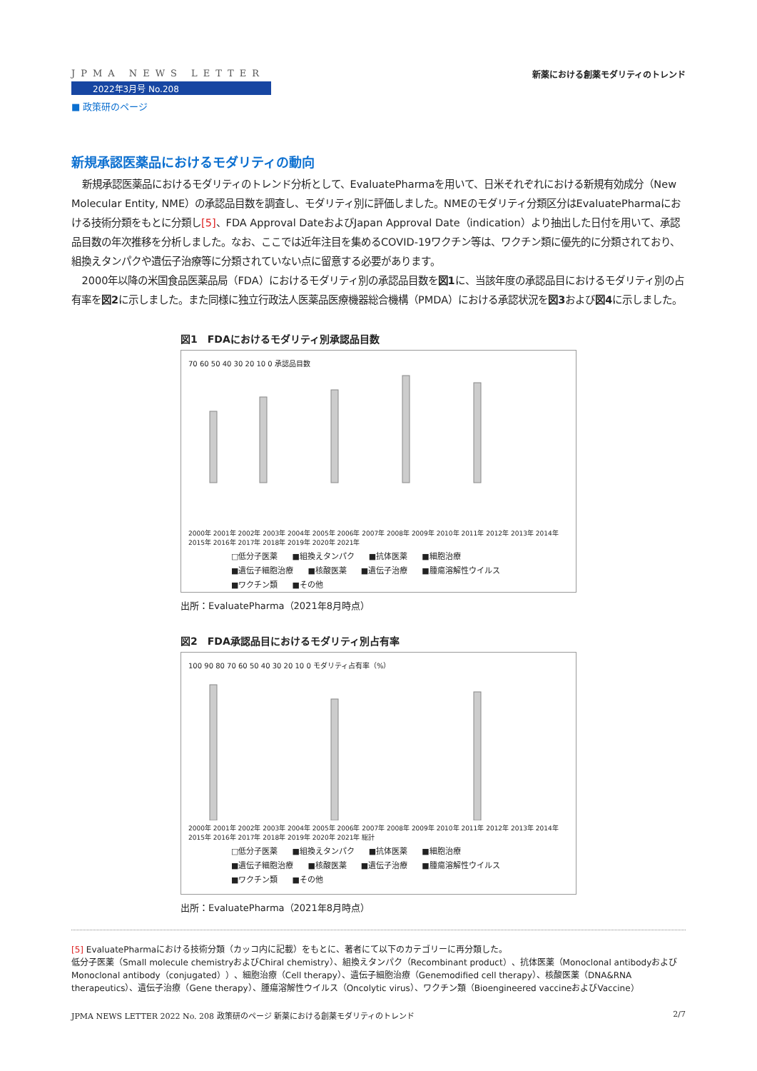JPMA NEWS LETTER
2022年3月号 No.208
■ 政策研のページ
新薬における創薬モダリティのトレンド
新規承認医薬品におけるモダリティの動向
新規承認医薬品におけるモダリティのトレンド分析として、EvaluatePharmaを用いて、日米それぞれにおける新規有効成分（New Molecular Entity, NME）の承認品目数を調査し、モダリティ別に評価しました。NMEのモダリティ分類区分はEvaluatePharmaにおける技術分類をもとに分類し[5]、FDA Approval DateおよびJapan Approval Date（indication）より抽出した日付を用いて、承認品目数の年次推移を分析しました。なお、ここでは近年注目を集めるCOVID-19ワクチン等は、ワクチン類に優先的に分類されており、組換えタンパクや遺伝子治療等に分類されていない点に留意する必要があります。
2000年以降の米国食品医薬品局（FDA）におけるモダリティ別の承認品目数を図1に、当該年度の承認品目におけるモダリティ別の占有率を図2に示しました。また同様に独立行政法人医薬品医療機器総合機構（PMDA）における承認状況を図3および図4に示しました。
図1　FDAにおけるモダリティ別承認品目数
70 60 50 40 30 20 10 0 承認品目数
2000年 2001年 2002年 2003年 2004年 2005年 2006年 2007年 2008年 2009年 2010年 2011年 2012年 2013年 2014年 2015年 2016年 2017年 2018年 2019年 2020年 2021年
□低分子医薬 ■組換えタンパク ■抗体医薬 ■細胞治療 ■遺伝子細胞治療 ■核酸医薬 ■遺伝子治療 ■腫瘍溶解性ウイルス ■ワクチン類 ■その他
出所：EvaluatePharma（2021年8月時点）
図2　FDA承認品目におけるモダリティ別占有率
100 90 80 70 60 50 40 30 20 10 0 モダリティ占有率（%）
2000年 2001年 2002年 2003年 2004年 2005年 2006年 2007年 2008年 2009年 2010年 2011年 2012年 2013年 2014年 2015年 2016年 2017年 2018年 2019年 2020年 2021年 総計
□低分子医薬 ■組換えタンパク ■抗体医薬 ■細胞治療 ■遺伝子細胞治療 ■核酸医薬 ■遺伝子治療 ■腫瘍溶解性ウイルス ■ワクチン類 ■その他
出所：EvaluatePharma（2021年8月時点）
[5] EvaluatePharmaにおける技術分類（カッコ内に記載）をもとに、著者にて以下のカテゴリーに再分類した。
低分子医薬（Small molecule chemistryおよびChiral chemistry）、組換えタンパク（Recombinant product）、抗体医薬（Monoclonal antibodyおよびMonoclonal antibody（conjugated））、細胞治療（Cell therapy）、遺伝子細胞治療（Genemodified cell therapy）、核酸医薬（DNA&RNA therapeutics）、遺伝子治療（Gene therapy）、腫瘍溶解性ウイルス（Oncolytic virus）、ワクチン類（Bioengineered vaccineおよびVaccine）
JPMA NEWS LETTER 2022 No. 208 政策研のページ 新薬における創薬モダリティのトレンド 2/7